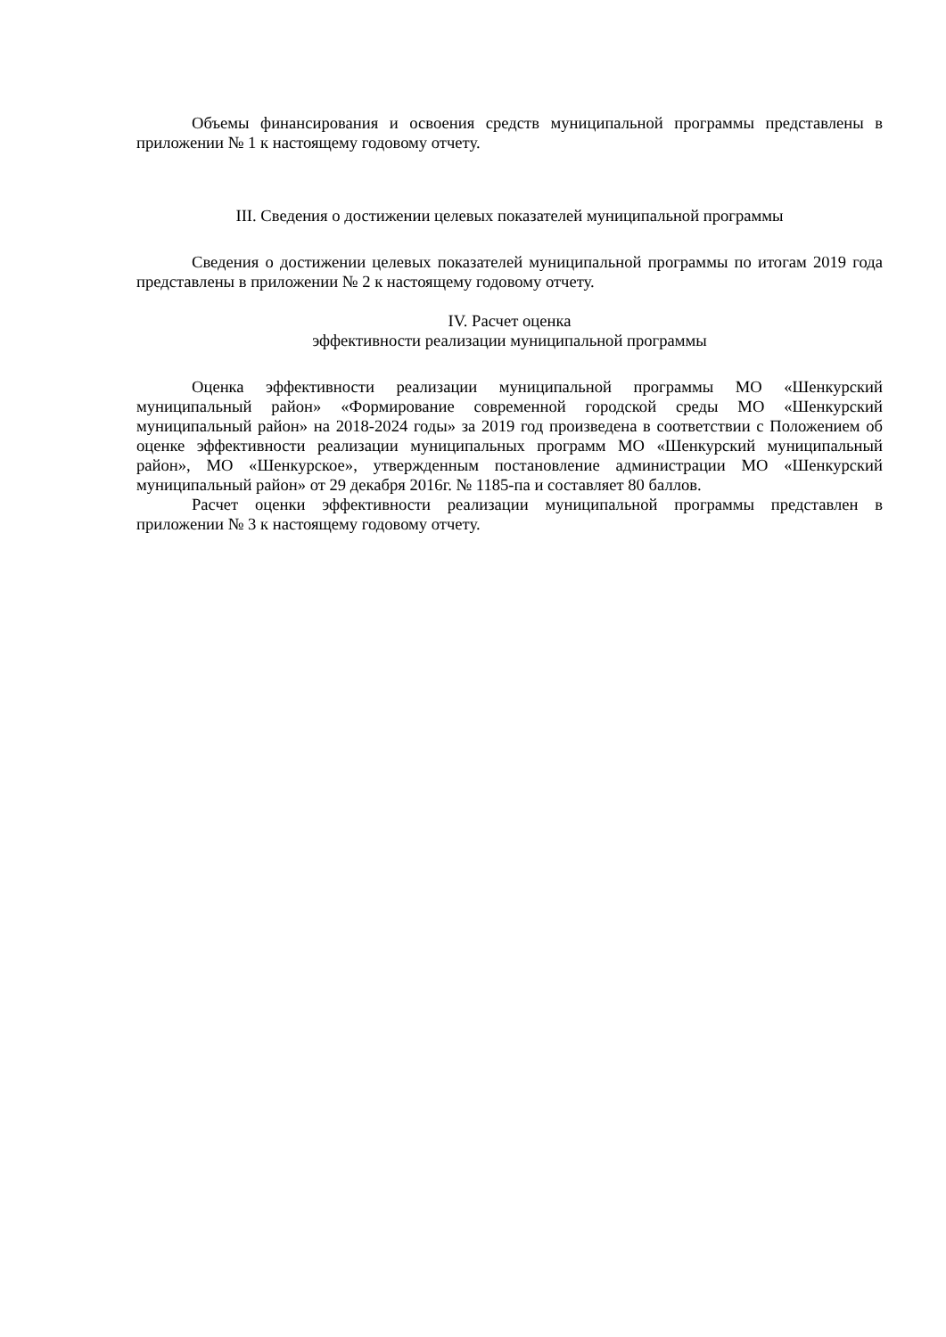Объемы финансирования и освоения средств муниципальной программы представлены в приложении № 1 к настоящему годовому отчету.
III. Сведения о достижении целевых показателей муниципальной программы
Сведения о достижении целевых показателей муниципальной программы по итогам 2019 года представлены в приложении № 2 к настоящему годовому отчету.
IV. Расчет оценка
эффективности реализации муниципальной программы
Оценка эффективности реализации муниципальной программы МО «Шенкурский муниципальный район» «Формирование современной городской среды МО «Шенкурский муниципальный район» на 2018-2024 годы» за 2019 год произведена в соответствии с Положением об оценке эффективности реализации муниципальных программ МО «Шенкурский муниципальный район», МО «Шенкурское», утвержденным постановление администрации МО «Шенкурский муниципальный район» от 29 декабря 2016г. № 1185-па и составляет 80 баллов.
Расчет оценки эффективности реализации муниципальной программы представлен в приложении № 3 к настоящему годовому отчету.